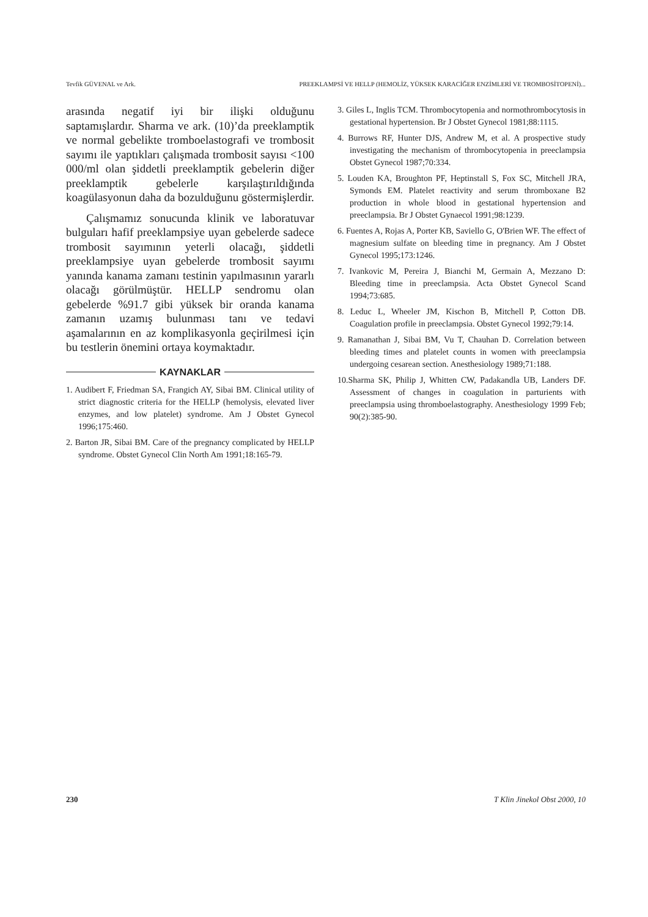Tevfik GÜVENAL ve Ark. PREEKLAMPSİ VE HELLP (HEMOLİZ, YÜKSEK KARACİĞER ENZİMLERİ VE TROMBOSİTOPENİ)...
arasında negatif iyi bir ilişki olduğunu saptamışlardır. Sharma ve ark. (10)’da preeklamptik ve normal gebelikte tromboelastografi ve trombosit sayımı ile yaptıkları çalışmada trombosit sayısı <100 000/ml olan şiddetli preeklamptik gebelerin diğer preeklamptik gebelerle karşılaştırıldığında koagülasyonun daha da bozulduğunu göstermişlerdir.
Çalışmamız sonucunda klinik ve laboratuvar bulguları hafif preeklampsiye uyan gebelerde sadece trombosit sayımının yeterli olacağı, şiddetli preeklampsiye uyan gebelerde trombosit sayımı yanında kanama zamanı testinin yapılmasının yararlı olacağı görülmüştür. HELLP sendromu olan gebelerde %91.7 gibi yüksek bir oranda kanama zamanın uzamış bulunması tanı ve tedavi aşamalarının en az komplikasyonla geçirilmesi için bu testlerin önemini ortaya koymaktadır.
KAYNAKLAR
1. Audibert F, Friedman SA, Frangich AY, Sibai BM. Clinical utility of strict diagnostic criteria for the HELLP (hemolysis, elevated liver enzymes, and low platelet) syndrome. Am J Obstet Gynecol 1996;175:460.
2. Barton JR, Sibai BM. Care of the pregnancy complicated by HELLP syndrome. Obstet Gynecol Clin North Am 1991;18:165-79.
3. Giles L, Inglis TCM. Thrombocytopenia and normothrombocytosis in gestational hypertension. Br J Obstet Gynecol 1981;88:1115.
4. Burrows RF, Hunter DJS, Andrew M, et al. A prospective study investigating the mechanism of thrombocytopenia in preeclampsia Obstet Gynecol 1987;70:334.
5. Louden KA, Broughton PF, Heptinstall S, Fox SC, Mitchell JRA, Symonds EM. Platelet reactivity and serum thromboxane B2 production in whole blood in gestational hypertension and preeclampsia. Br J Obstet Gynaecol 1991;98:1239.
6. Fuentes A, Rojas A, Porter KB, Saviello G, O'Brien WF. The effect of magnesium sulfate on bleeding time in pregnancy. Am J Obstet Gynecol 1995;173:1246.
7. Ivankovic M, Pereira J, Bianchi M, Germain A, Mezzano D: Bleeding time in preeclampsia. Acta Obstet Gynecol Scand 1994;73:685.
8. Leduc L, Wheeler JM, Kischon B, Mitchell P, Cotton DB. Coagulation profile in preeclampsia. Obstet Gynecol 1992;79:14.
9. Ramanathan J, Sibai BM, Vu T, Chauhan D. Correlation between bleeding times and platelet counts in women with preeclampsia undergoing cesarean section. Anesthesiology 1989;71:188.
10.Sharma SK, Philip J, Whitten CW, Padakandla UB, Landers DF. Assessment of changes in coagulation in parturients with preeclampsia using thromboelastography. Anesthesiology 1999 Feb; 90(2):385-90.
230 T Klin Jinekol Obst 2000, 10